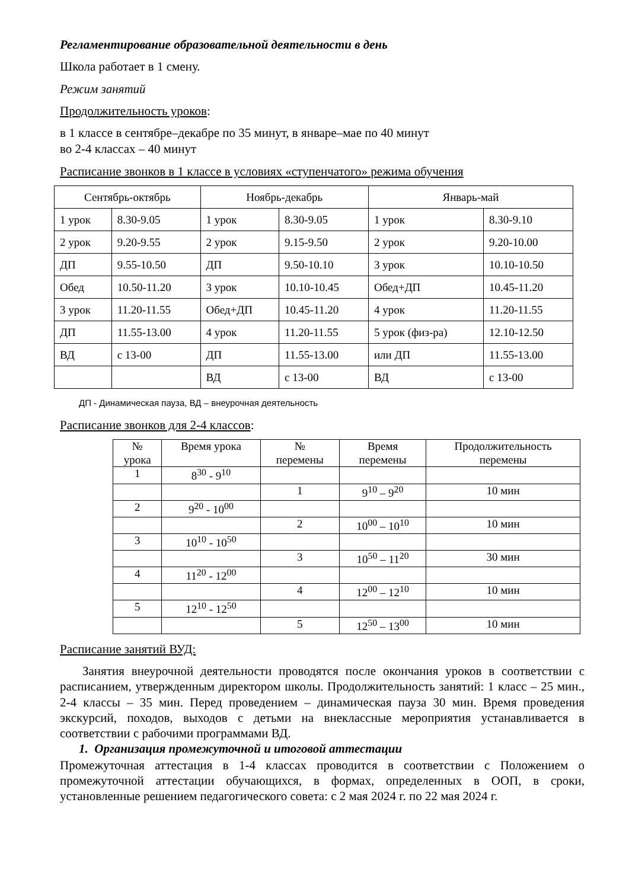Регламентирование образовательной деятельности в день
Школа работает в 1 смену.
Режим занятий
Продолжительность уроков:
в 1 классе в сентябре–декабре по 35 минут, в январе–мае по 40 минут
во 2-4 классах – 40 минут
Расписание звонков в 1 классе в условиях «ступенчатого» режима обучения
| Сентябрь-октябрь | | Ноябрь-декабрь | | Январь-май | |
| 1 урок | 8.30-9.05 | 1 урок | 8.30-9.05 | 1 урок | 8.30-9.10 |
| 2 урок | 9.20-9.55 | 2 урок | 9.15-9.50 | 2 урок | 9.20-10.00 |
| ДП | 9.55-10.50 | ДП | 9.50-10.10 | 3 урок | 10.10-10.50 |
| Обед | 10.50-11.20 | 3 урок | 10.10-10.45 | Обед+ДП | 10.45-11.20 |
| 3 урок | 11.20-11.55 | Обед+ДП | 10.45-11.20 | 4 урок | 11.20-11.55 |
| ДП | 11.55-13.00 | 4 урок | 11.20-11.55 | 5 урок (физ-ра) | 12.10-12.50 |
| ВД | с 13-00 | ДП | 11.55-13.00 | или ДП | 11.55-13.00 |
| | | ВД | с 13-00 | ВД | с 13-00 |
ДП - Динамическая пауза, ВД – внеурочная деятельность
Расписание звонков для 2-4 классов:
| № урока | Время урока | № перемены | Время перемены | Продолжительность перемены |
| --- | --- | --- | --- | --- |
| 1 | 8<sup>30</sup> - 9<sup>10</sup> | | | |
| | | 1 | 9<sup>10</sup> – 9<sup>20</sup> | 10 мин |
| 2 | 9<sup>20</sup> - 10<sup>00</sup> | | | |
| | | 2 | 10<sup>00</sup> – 10<sup>10</sup> | 10 мин |
| 3 | 10<sup>10</sup> - 10<sup>50</sup> | | | |
| | | 3 | 10<sup>50</sup> – 11<sup>20</sup> | 30 мин |
| 4 | 11<sup>20</sup> - 12<sup>00</sup> | | | |
| | | 4 | 12<sup>00</sup> – 12<sup>10</sup> | 10 мин |
| 5 | 12<sup>10</sup> - 12<sup>50</sup> | | | |
| | | 5 | 12<sup>50</sup> – 13<sup>00</sup> | 10 мин |
Расписание занятий ВУД:
Занятия внеурочной деятельности проводятся после окончания уроков в соответствии с расписанием, утвержденным директором школы. Продолжительность занятий: 1 класс – 25 мин., 2-4 классы – 35 мин. Перед проведением – динамическая пауза 30 мин. Время проведения экскурсий, походов, выходов с детьми на внеклассные мероприятия устанавливается в соответствии с рабочими программами ВД.
1. Организация промежуточной и итоговой аттестации
Промежуточная аттестация в 1-4 классах проводится в соответствии с Положением о промежуточной аттестации обучающихся, в формах, определенных в ООП, в сроки, установленные решением педагогического совета: с 2 мая 2024 г. по 22 мая 2024 г.